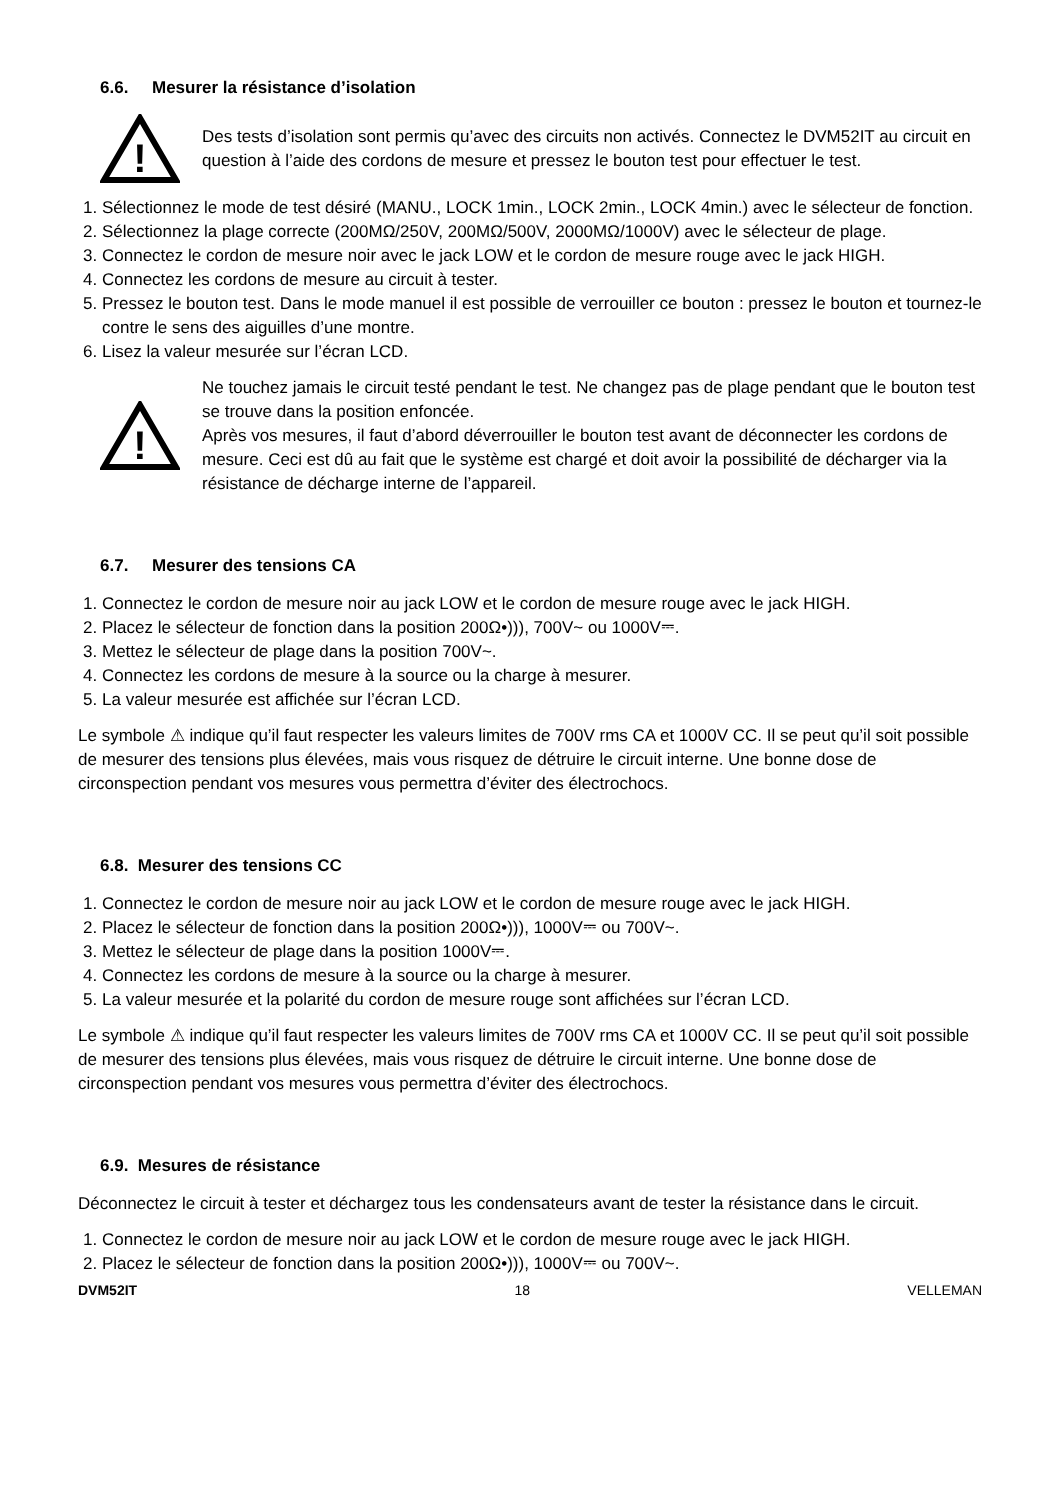6.6. Mesurer la résistance d’isolation
!
Des tests d’isolation sont permis qu’avec des circuits non activés. Connectez le DVM52IT au circuit en question à l’aide des cordons de mesure et pressez le bouton test pour effectuer le test.
1. Sélectionnez le mode de test désiré (MANU., LOCK 1min., LOCK 2min., LOCK 4min.) avec le sélecteur de fonction.
2. Sélectionnez la plage correcte (200MΩ/250V, 200MΩ/500V, 2000MΩ/1000V) avec le sélecteur de plage.
3. Connectez le cordon de mesure noir avec le jack LOW et le cordon de mesure rouge avec le jack HIGH.
4. Connectez les cordons de mesure au circuit à tester.
5. Pressez le bouton test. Dans le mode manuel il est possible de verrouiller ce bouton : pressez le bouton et tournez-le contre le sens des aiguilles d’une montre.
6. Lisez la valeur mesurée sur l’écran LCD.
!
Ne touchez jamais le circuit testé pendant le test. Ne changez pas de plage pendant que le bouton test se trouve dans la position enfoncée.
Après vos mesures, il faut d’abord déverrouiller le bouton test avant de déconnecter les cordons de mesure. Ceci est dû au fait que le système est chargé et doit avoir la possibilité de décharger via la résistance de décharge interne de l’appareil.
6.7. Mesurer des tensions CA
1. Connectez le cordon de mesure noir au jack LOW et le cordon de mesure rouge avec le jack HIGH.
2. Placez le sélecteur de fonction dans la position 200Ω•))), 700V~ ou 1000V⎓.
3. Mettez le sélecteur de plage dans la position 700V~.
4. Connectez les cordons de mesure à la source ou la charge à mesurer.
5. La valeur mesurée est affichée sur l’écran LCD.
Le symbole ⚠ indique qu’il faut respecter les valeurs limites de 700V rms CA et 1000V CC. Il se peut qu’il soit possible de mesurer des tensions plus élevées, mais vous risquez de détruire le circuit interne. Une bonne dose de circonspection pendant vos mesures vous permettra d’éviter des électrochocs.
6.8. Mesurer des tensions CC
1. Connectez le cordon de mesure noir au jack LOW et le cordon de mesure rouge avec le jack HIGH.
2. Placez le sélecteur de fonction dans la position 200Ω•))), 1000V⎓ ou 700V~.
3. Mettez le sélecteur de plage dans la position 1000V⎓.
4. Connectez les cordons de mesure à la source ou la charge à mesurer.
5. La valeur mesurée et la polarité du cordon de mesure rouge sont affichées sur l’écran LCD.
Le symbole ⚠ indique qu’il faut respecter les valeurs limites de 700V rms CA et 1000V CC. Il se peut qu’il soit possible de mesurer des tensions plus élevées, mais vous risquez de détruire le circuit interne. Une bonne dose de circonspection pendant vos mesures vous permettra d’éviter des électrochocs.
6.9. Mesures de résistance
Déconnectez le circuit à tester et déchargez tous les condensateurs avant de tester la résistance dans le circuit.
1. Connectez le cordon de mesure noir au jack LOW et le cordon de mesure rouge avec le jack HIGH.
2. Placez le sélecteur de fonction dans la position 200Ω•))), 1000V⎓ ou 700V~.
DVM52IT 18 VELLEMAN